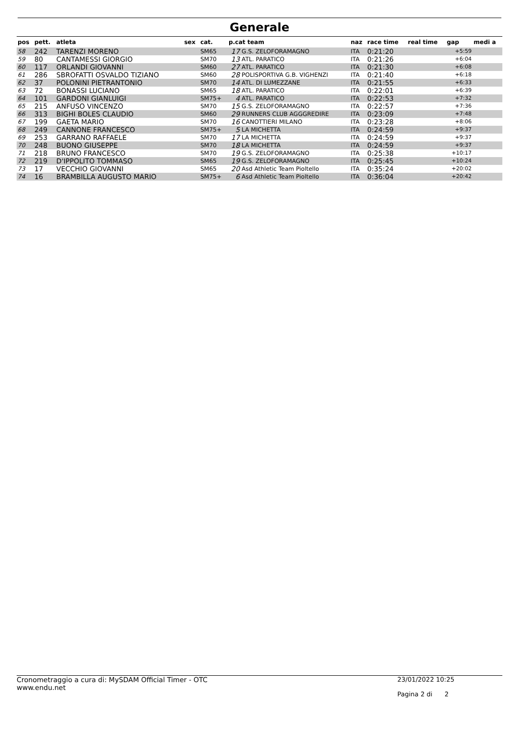Generale
| pos | pett. | atleta | sex | cat. | p.cat team | | naz | race time | real time | gap | medi a |
| --- | --- | --- | --- | --- | --- | --- | --- | --- | --- | --- | --- |
| 58 | 242 | TARENZI MORENO | | SM65 | 17 | G.S. ZELOFORAMAGNO | ITA | 0:21:20 | | +5:59 | |
| 59 | 80 | CANTAMESSI GIORGIO | | SM70 | 13 | ATL. PARATICO | ITA | 0:21:26 | | +6:04 | |
| 60 | 117 | ORLANDI GIOVANNI | | SM60 | 27 | ATL. PARATICO | ITA | 0:21:30 | | +6:08 | |
| 61 | 286 | SBROFATTI OSVALDO TIZIANO | | SM60 | 28 | POLISPORTIVA G.B. VIGHENZI | ITA | 0:21:40 | | +6:18 | |
| 62 | 37 | POLONINI PIETRANTONIO | | SM70 | 14 | ATL. DI LUMEZZANE | ITA | 0:21:55 | | +6:33 | |
| 63 | 72 | BONASSI LUCIANO | | SM65 | 18 | ATL. PARATICO | ITA | 0:22:01 | | +6:39 | |
| 64 | 101 | GARDONI GIANLUIGI | | SM75+ | 4 | ATL. PARATICO | ITA | 0:22:53 | | +7:32 | |
| 65 | 215 | ANFUSO VINCENZO | | SM70 | 15 | G.S. ZELOFORAMAGNO | ITA | 0:22:57 | | +7:36 | |
| 66 | 313 | BIGHI BOLES CLAUDIO | | SM60 | 29 | RUNNERS CLUB AGGGREDIRE | ITA | 0:23:09 | | +7:48 | |
| 67 | 199 | GAETA MARIO | | SM70 | 16 | CANOTTIERI MILANO | ITA | 0:23:28 | | +8:06 | |
| 68 | 249 | CANNONE FRANCESCO | | SM75+ | 5 | LA MICHETTA | ITA | 0:24:59 | | +9:37 | |
| 69 | 253 | GARRANO RAFFAELE | | SM70 | 17 | LA MICHETTA | ITA | 0:24:59 | | +9:37 | |
| 70 | 248 | BUONO GIUSEPPE | | SM70 | 18 | LA MICHETTA | ITA | 0:24:59 | | +9:37 | |
| 71 | 218 | BRUNO FRANCESCO | | SM70 | 19 | G.S. ZELOFORAMAGNO | ITA | 0:25:38 | | +10:17 | |
| 72 | 219 | D'IPPOLITO TOMMASO | | SM65 | 19 | G.S. ZELOFORAMAGNO | ITA | 0:25:45 | | +10:24 | |
| 73 | 17 | VECCHIO GIOVANNI | | SM65 | 20 | Asd Athletic Team Pioltello | ITA | 0:35:24 | | +20:02 | |
| 74 | 16 | BRAMBILLA AUGUSTO MARIO | | SM75+ | 6 | Asd Athletic Team Pioltello | ITA | 0:36:04 | | +20:42 | |
Cronometraggio a cura di: MySDAM Official Timer - OTC
www.endu.net
23/01/2022 10:25
Pagina 2 di 2